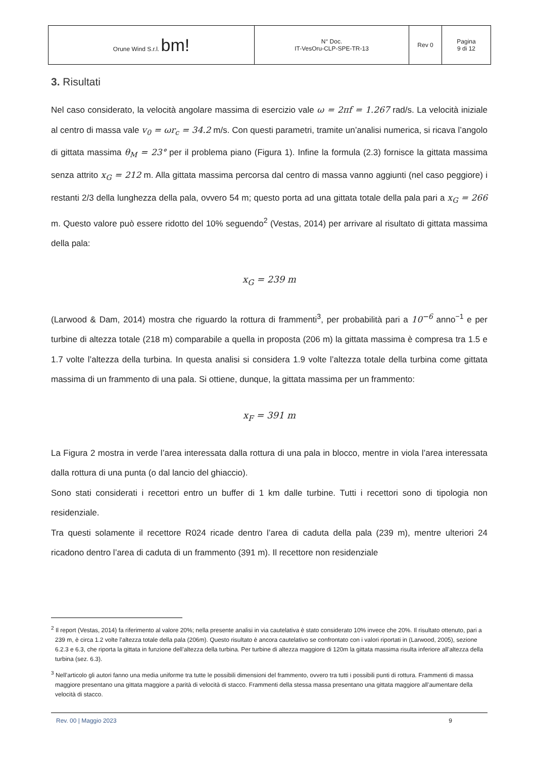| Orune Wind S.r.l. bm! | N° Doc. IT-VesOru-CLP-SPE-TR-13 | Rev 0 | Pagina 9 di 12 |
3. Risultati
Nel caso considerato, la velocità angolare massima di esercizio vale ω = 2πf = 1.267 rad/s. La velocità iniziale al centro di massa vale v<sub>0</sub> = ωr<sub>c</sub> = 34.2 m/s. Con questi parametri, tramite un’analisi numerica, si ricava l’angolo di gittata massima θ<sub>M</sub> = 23° per il problema piano (Figura 1). Infine la formula (2.3) fornisce la gittata massima senza attrito x<sub>G</sub> = 212 m. Alla gittata massima percorsa dal centro di massa vanno aggiunti (nel caso peggiore) i restanti 2/3 della lunghezza della pala, ovvero 54 m; questo porta ad una gittata totale della pala pari a x<sub>G</sub> = 266 m. Questo valore può essere ridotto del 10% seguendo<sup>2</sup> (Vestas, 2014) per arrivare al risultato di gittata massima della pala:
x<sub>G</sub> = 239 m
(Larwood & Dam, 2014) mostra che riguardo la rottura di frammenti<sup>3</sup>, per probabilità pari a 10<sup>−6</sup> anno<sup>−1</sup> e per turbine di altezza totale (218 m) comparabile a quella in proposta (206 m) la gittata massima è compresa tra 1.5 e 1.7 volte l’altezza della turbina. In questa analisi si considera 1.9 volte l’altezza totale della turbina come gittata massima di un frammento di una pala. Si ottiene, dunque, la gittata massima per un frammento:
x<sub>F</sub> = 391 m
La Figura 2 mostra in verde l’area interessata dalla rottura di una pala in blocco, mentre in viola l’area interessata dalla rottura di una punta (o dal lancio del ghiaccio).
Sono stati considerati i recettori entro un buffer di 1 km dalle turbine. Tutti i recettori sono di tipologia non residenziale.
Tra questi solamente il recettore R024 ricade dentro l’area di caduta della pala (239 m), mentre ulteriori 24 ricadono dentro l’area di caduta di un frammento (391 m). Il recettore non residenziale
<sup>2</sup> Il report (Vestas, 2014) fa riferimento al valore 20%; nella presente analisi in via cautelativa è stato considerato 10% invece che 20%. Il risultato ottenuto, pari a 239 m, è circa 1.2 volte l’altezza totale della pala (206m). Questo risultato è ancora cautelativo se confrontato con i valori riportati in (Larwood, 2005), sezione 6.2.3 e 6.3, che riporta la gittata in funzione dell’altezza della turbina. Per turbine di altezza maggiore di 120m la gittata massima risulta inferiore all’altezza della turbina (sez. 6.3).
<sup>3</sup> Nell’articolo gli autori fanno una media uniforme tra tutte le possibili dimensioni del frammento, ovvero tra tutti i possibili punti di rottura. Frammenti di massa maggiore presentano una gittata maggiore a parità di velocità di stacco. Frammenti della stessa massa presentano una gittata maggiore all’aumentare della velocità di stacco.
Rev. 00 | Maggio 2023 9